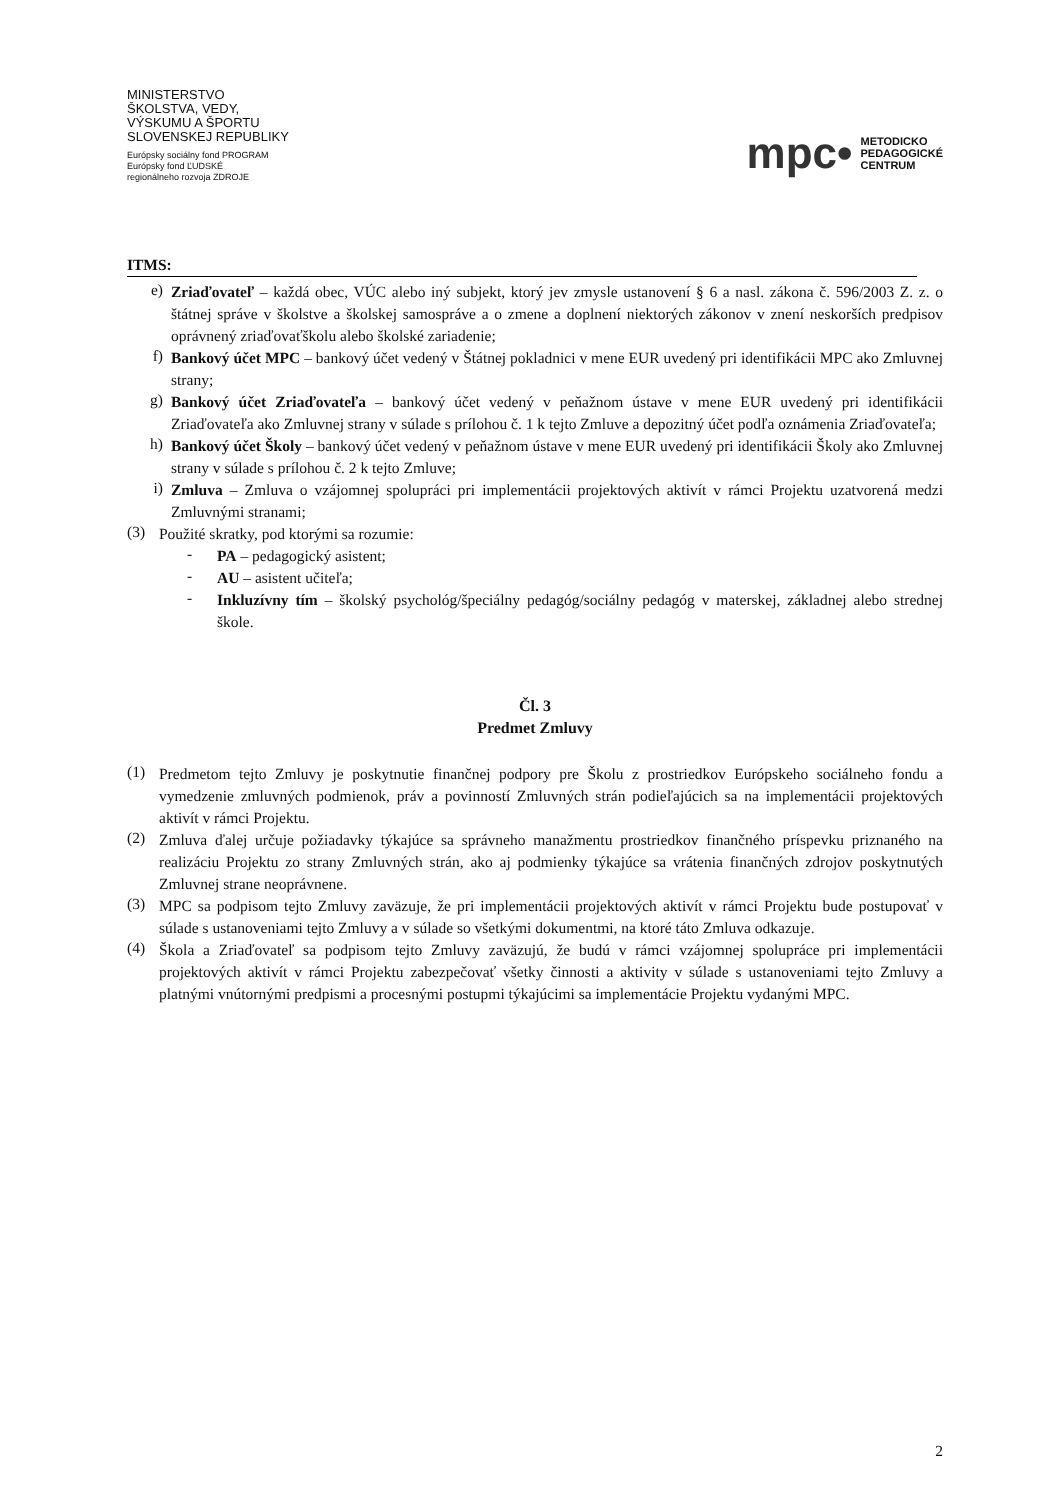MINISTERSTVO
ŠKOLSTVA, VEDY,
VÝSKUMU A ŠPORTU
SLOVENSKEJ REPUBLIKY
Európsky sociálny fond PROGRAM
Európsky fond ĽUDSKÉ
regionálneho rozvoja ZDROJE
mpc• METODICKO
PEDAGOGICKÉ
CENTRUM
ITMS:
e)
Zriaďovateľ – každá obec, VÚC alebo iný subjekt, ktorý jev zmysle ustanovení § 6 a nasl. zákona č. 596/2003 Z. z. o štátnej správe v školstve a školskej samospráve a o zmene a doplnení niektorých zákonov v znení neskorších predpisov oprávnený zriaďovaťškolu alebo školské zariadenie;
f)
Bankový účet MPC – bankový účet vedený v Štátnej pokladnici v mene EUR uvedený pri identifikácii MPC ako Zmluvnej strany;
g)
Bankový účet Zriaďovateľa – bankový účet vedený v peňažnom ústave v mene EUR uvedený pri identifikácii Zriaďovateľa ako Zmluvnej strany v súlade s prílohou č. 1 k tejto Zmluve a depozitný účet podľa oznámenia Zriaďovateľa;
h)
Bankový účet Školy – bankový účet vedený v peňažnom ústave v mene EUR uvedený pri identifikácii Školy ako Zmluvnej strany v súlade s prílohou č. 2 k tejto Zmluve;
i)
Zmluva – Zmluva o vzájomnej spolupráci pri implementácii projektových aktivít v rámci Projektu uzatvorená medzi Zmluvnými stranami;
(3)
Použité skratky, pod ktorými sa rozumie:
-
PA – pedagogický asistent;
-
AU – asistent učiteľa;
-
Inkluzívny tím – školský psychológ/špeciálny pedagóg/sociálny pedagóg v materskej, základnej alebo strednej škole.
Čl. 3
Predmet Zmluvy
(1)
Predmetom tejto Zmluvy je poskytnutie finančnej podpory pre Školu z prostriedkov Európskeho sociálneho fondu a vymedzenie zmluvných podmienok, práv a povinností Zmluvných strán podieľajúcich sa na implementácii projektových aktivít v rámci Projektu.
(2)
Zmluva ďalej určuje požiadavky týkajúce sa správneho manažmentu prostriedkov finančného príspevku priznaného na realizáciu Projektu zo strany Zmluvných strán, ako aj podmienky týkajúce sa vrátenia finančných zdrojov poskytnutých Zmluvnej strane neoprávnene.
(3)
MPC sa podpisom tejto Zmluvy zaväzuje, že pri implementácii projektových aktivít v rámci Projektu bude postupovať v súlade s ustanoveniami tejto Zmluvy a v súlade so všetkými dokumentmi, na ktoré táto Zmluva odkazuje.
(4)
Škola a Zriaďovateľ sa podpisom tejto Zmluvy zaväzujú, že budú v rámci vzájomnej spolupráce pri implementácii projektových aktivít v rámci Projektu zabezpečovať všetky činnosti a aktivity v súlade s ustanoveniami tejto Zmluvy a platnými vnútornými predpismi a procesnými postupmi týkajúcimi sa implementácie Projektu vydanými MPC.
2